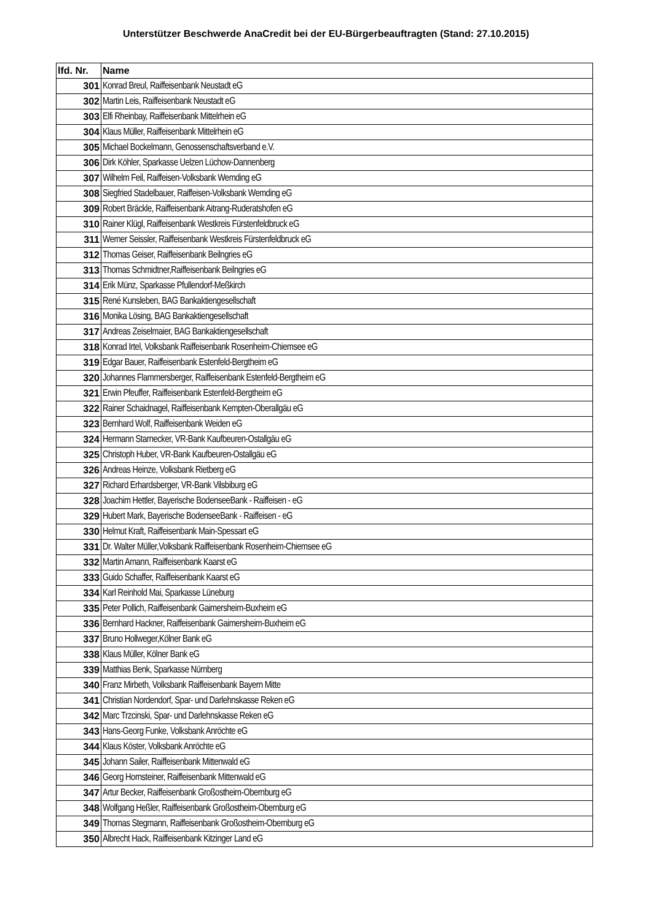Unterstützer Beschwerde AnaCredit bei der EU-Bürgerbeauftragten (Stand: 27.10.2015)
| lfd. Nr. | Name |
| --- | --- |
| 301 | Konrad Breul, Raiffeisenbank Neustadt eG |
| 302 | Martin Leis, Raiffeisenbank Neustadt eG |
| 303 | Elfi Rheinbay, Raiffeisenbank Mittelrhein eG |
| 304 | Klaus Müller, Raiffeisenbank Mittelrhein eG |
| 305 | Michael Bockelmann, Genossenschaftsverband e.V. |
| 306 | Dirk Köhler, Sparkasse Uelzen Lüchow-Dannenberg |
| 307 | Wilhelm Feil, Raiffeisen-Volksbank Wemding eG |
| 308 | Siegfried Stadelbauer, Raiffeisen-Volksbank Wemding eG |
| 309 | Robert Bräckle, Raiffeisenbank Aitrang-Ruderatshofen eG |
| 310 | Rainer Klügl, Raiffeisenbank Westkreis Fürstenfeldbruck eG |
| 311 | Werner Seissler, Raiffeisenbank Westkreis Fürstenfeldbruck eG |
| 312 | Thomas Geiser, Raiffeisenbank Beilngries eG |
| 313 | Thomas Schmidtner,Raiffeisenbank Beilngries eG |
| 314 | Erik Münz, Sparkasse Pfullendorf-Meßkirch |
| 315 | René Kunsleben, BAG Bankaktiengesellschaft |
| 316 | Monika Lösing, BAG Bankaktiengesellschaft |
| 317 | Andreas Zeiselmaier, BAG Bankaktiengesellschaft |
| 318 | Konrad Irtel, Volksbank Raiffeisenbank Rosenheim-Chiemsee eG |
| 319 | Edgar Bauer, Raiffeisenbank Estenfeld-Bergtheim eG |
| 320 | Johannes Flammersberger, Raiffeisenbank Estenfeld-Bergtheim eG |
| 321 | Erwin Pfeuffer, Raiffeisenbank Estenfeld-Bergtheim eG |
| 322 | Rainer Schaidnagel, Raiffeisenbank Kempten-Oberallgäu eG |
| 323 | Bernhard Wolf, Raiffeisenbank Weiden eG |
| 324 | Hermann Starnecker, VR-Bank Kaufbeuren-Ostallgäu eG |
| 325 | Christoph Huber, VR-Bank Kaufbeuren-Ostallgäu eG |
| 326 | Andreas Heinze, Volksbank Rietberg eG |
| 327 | Richard Erhardsberger, VR-Bank Vilsbiburg eG |
| 328 | Joachim Hettler, Bayerische BodenseeBank - Raiffeisen - eG |
| 329 | Hubert Mark, Bayerische BodenseeBank - Raiffeisen - eG |
| 330 | Helmut Kraft, Raiffeisenbank Main-Spessart eG |
| 331 | Dr. Walter Müller,Volksbank Raiffeisenbank Rosenheim-Chiemsee eG |
| 332 | Martin Amann, Raiffeisenbank Kaarst eG |
| 333 | Guido Schaffer, Raiffeisenbank Kaarst eG |
| 334 | Karl Reinhold Mai, Sparkasse Lüneburg |
| 335 | Peter Pollich, Raiffeisenbank Gaimersheim-Buxheim eG |
| 336 | Bernhard Hackner, Raiffeisenbank Gaimersheim-Buxheim eG |
| 337 | Bruno Hollweger,Kölner Bank eG |
| 338 | Klaus Müller, Kölner Bank eG |
| 339 | Matthias Benk, Sparkasse Nürnberg |
| 340 | Franz Mirbeth, Volksbank Raiffeisenbank Bayern Mitte |
| 341 | Christian Nordendorf, Spar- und Darlehnskasse Reken eG |
| 342 | Marc Trzcinski, Spar- und Darlehnskasse Reken eG |
| 343 | Hans-Georg Funke, Volksbank Anröchte eG |
| 344 | Klaus Köster, Volksbank Anröchte eG |
| 345 | Johann Sailer, Raiffeisenbank Mittenwald eG |
| 346 | Georg Hornsteiner, Raiffeisenbank Mittenwald eG |
| 347 | Artur Becker, Raiffeisenbank Großostheim-Obernburg eG |
| 348 | Wolfgang Heßler, Raiffeisenbank Großostheim-Obernburg eG |
| 349 | Thomas Stegmann, Raiffeisenbank Großostheim-Obernburg eG |
| 350 | Albrecht Hack, Raiffeisenbank Kitzinger Land eG |